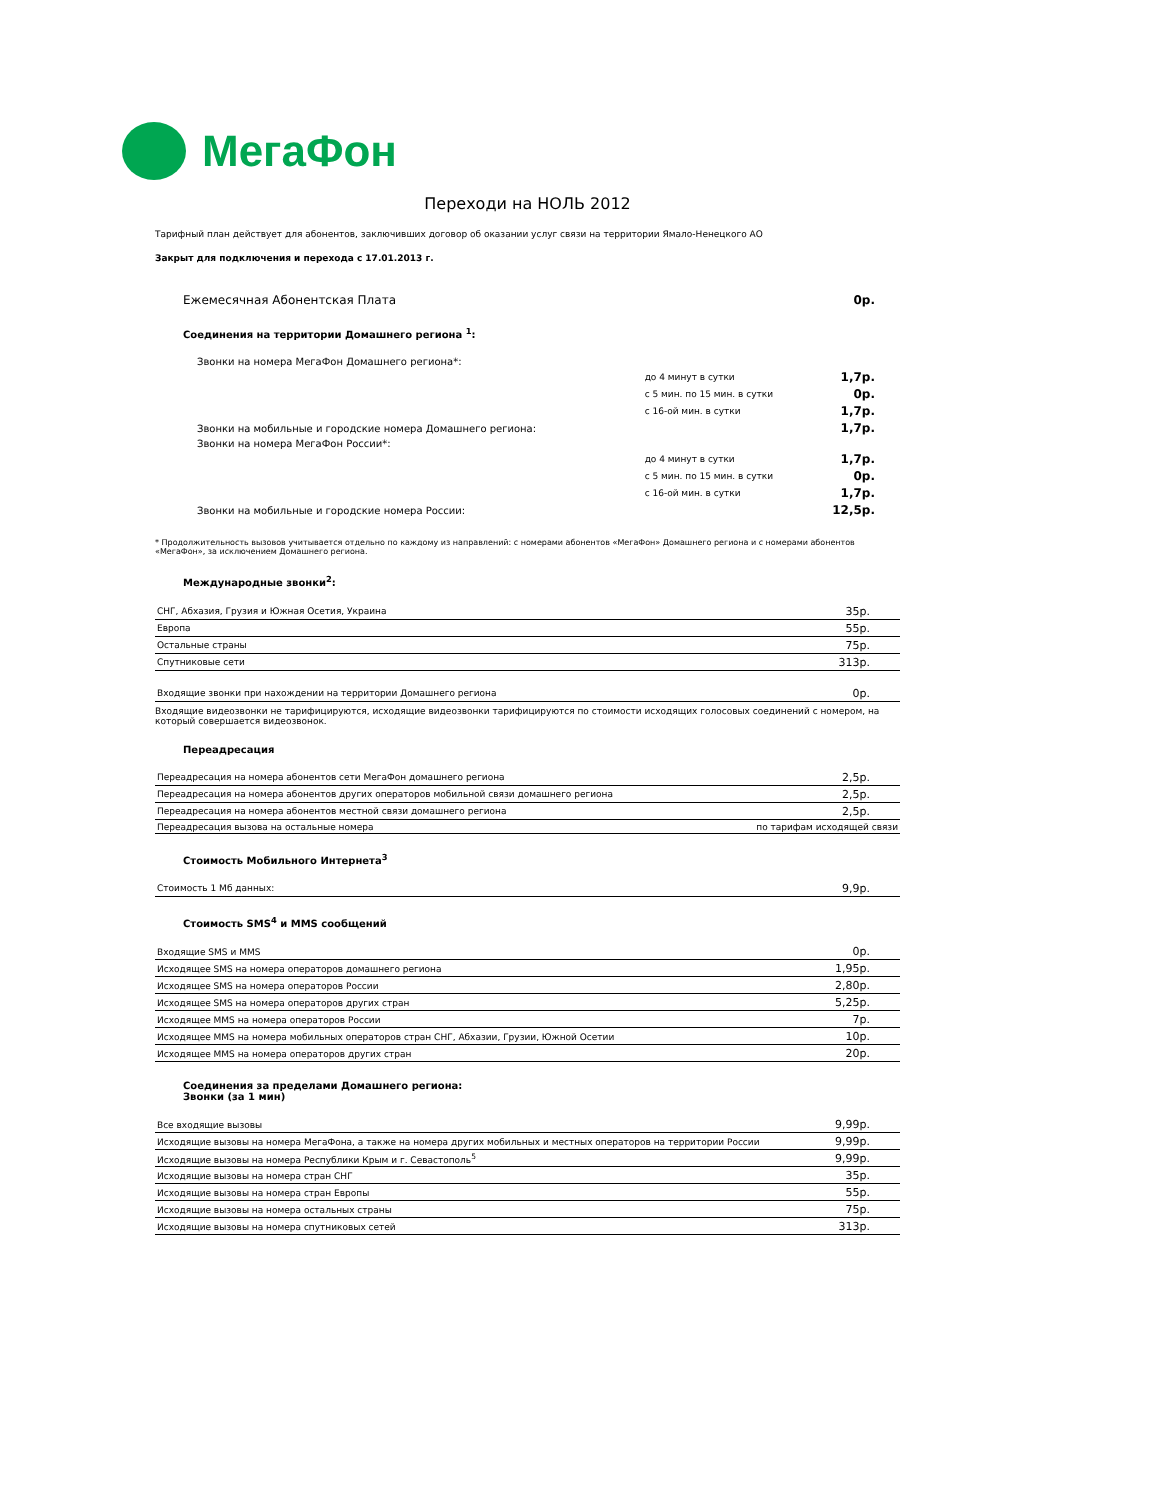МегаФон
Переходи на НОЛЬ 2012
Тарифный план действует для абонентов, заключивших договор об оказании услуг связи на территории Ямало-Ненецкого АО
Закрыт для подключения и перехода с 17.01.2013 г.
| Ежемесячная Абонентская Плата | | 0р. |
| Соединения на территории Домашнего региона <sup>1</sup>: | | |
| Звонки на номера МегаФон Домашнего региона*: | | |
| | до 4 минут в сутки | 1,7р. |
| | с 5 мин. по 15 мин. в сутки | 0р. |
| | с 16-ой мин. в сутки | 1,7р. |
| Звонки на мобильные и городские номера Домашнего региона: | | 1,7р. |
| Звонки на номера МегаФон России*: | | |
| | до 4 минут в сутки | 1,7р. |
| | с 5 мин. по 15 мин. в сутки | 0р. |
| | с 16-ой мин. в сутки | 1,7р. |
| Звонки на мобильные и городские номера России: | | 12,5р. |
* Продолжительность вызовов учитывается отдельно по каждому из направлений: с номерами абонентов «МегаФон» Домашнего региона и с номерами абонентов «МегаФон», за исключением Домашнего региона.
Международные звонки<sup>2</sup>:
| СНГ, Абхазия, Грузия и Южная Осетия, Украина | 35р. |
| Европа | 55р. |
| Остальные страны | 75р. |
| Спутниковые сети | 313р. |
| Входящие звонки при нахождении на территории Домашнего региона | 0р. |
Входящие видеозвонки не тарифицируются, исходящие видеозвонки тарифицируются по стоимости исходящих голосовых соединений с номером, на который совершается видеозвонок.
Переадресация
| Переадресация на номера абонентов сети МегаФон домашнего региона | 2,5р. |
| Переадресация на номера абонентов других операторов мобильной связи домашнего региона | 2,5р. |
| Переадресация на номера абонентов местной связи домашнего региона | 2,5р. |
| Переадресация вызова на остальные номера | по тарифам исходящей связи |
Стоимость Мобильного Интернета<sup>3</sup>
| Стоимость 1 Мб данных: | 9,9р. |
Стоимость SMS<sup>4</sup> и MMS сообщений
| Входящие SMS и MMS | 0р. |
| Исходящее SMS на номера операторов домашнего региона | 1,95р. |
| Исходящее SMS на номера операторов России | 2,80р. |
| Исходящее SMS на номера операторов других стран | 5,25р. |
| Исходящее MMS на номера операторов России | 7р. |
| Исходящее MMS на номера мобильных операторов стран СНГ, Абхазии, Грузии, Южной Осетии | 10р. |
| Исходящее MMS на номера операторов других стран | 20р. |
Соединения за пределами Домашнего региона:
Звонки (за 1 мин)
| Все входящие вызовы | 9,99р. |
| Исходящие вызовы на номера МегаФона, а также на номера других мобильных и местных операторов на территории России | 9,99р. |
| Исходящие вызовы на номера Республики Крым и г. Севастополь<sup>5</sup> | 9,99р. |
| Исходящие вызовы на номера стран СНГ | 35р. |
| Исходящие вызовы на номера стран Европы | 55р. |
| Исходящие вызовы на номера остальных страны | 75р. |
| Исходящие вызовы на номера спутниковых сетей | 313р. |